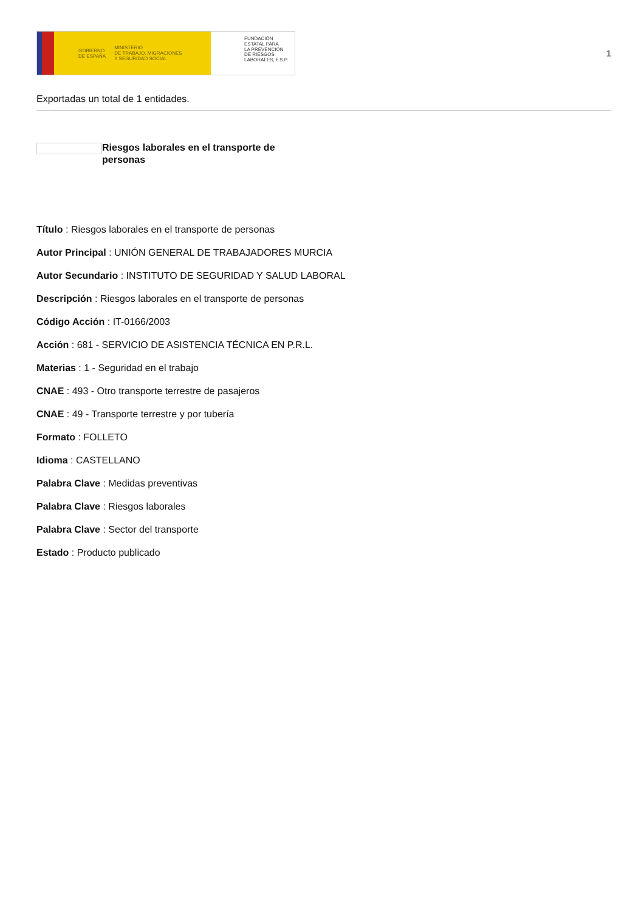GOBIERNO
DE ESPAÑA MINISTERIO
DE TRABAJO, MIGRACIONES
Y SEGURIDAD SOCIAL
FUNDACIÓN
ESTATAL PARA
LA PREVENCIÓN
DE RIESGOS
LABORALES, F.S.P.
1
Exportadas un total de 1 entidades.
Riesgos laborales en el transporte de personas
Título : Riesgos laborales en el transporte de personas
Autor Principal : UNIÓN GENERAL DE TRABAJADORES MURCIA
Autor Secundario : INSTITUTO DE SEGURIDAD Y SALUD LABORAL
Descripción : Riesgos laborales en el transporte de personas
Código Acción : IT-0166/2003
Acción : 681 - SERVICIO DE ASISTENCIA TÉCNICA EN P.R.L.
Materias : 1 - Seguridad en el trabajo
CNAE : 493 - Otro transporte terrestre de pasajeros
CNAE : 49 - Transporte terrestre y por tubería
Formato : FOLLETO
Idioma : CASTELLANO
Palabra Clave : Medidas preventivas
Palabra Clave : Riesgos laborales
Palabra Clave : Sector del transporte
Estado : Producto publicado